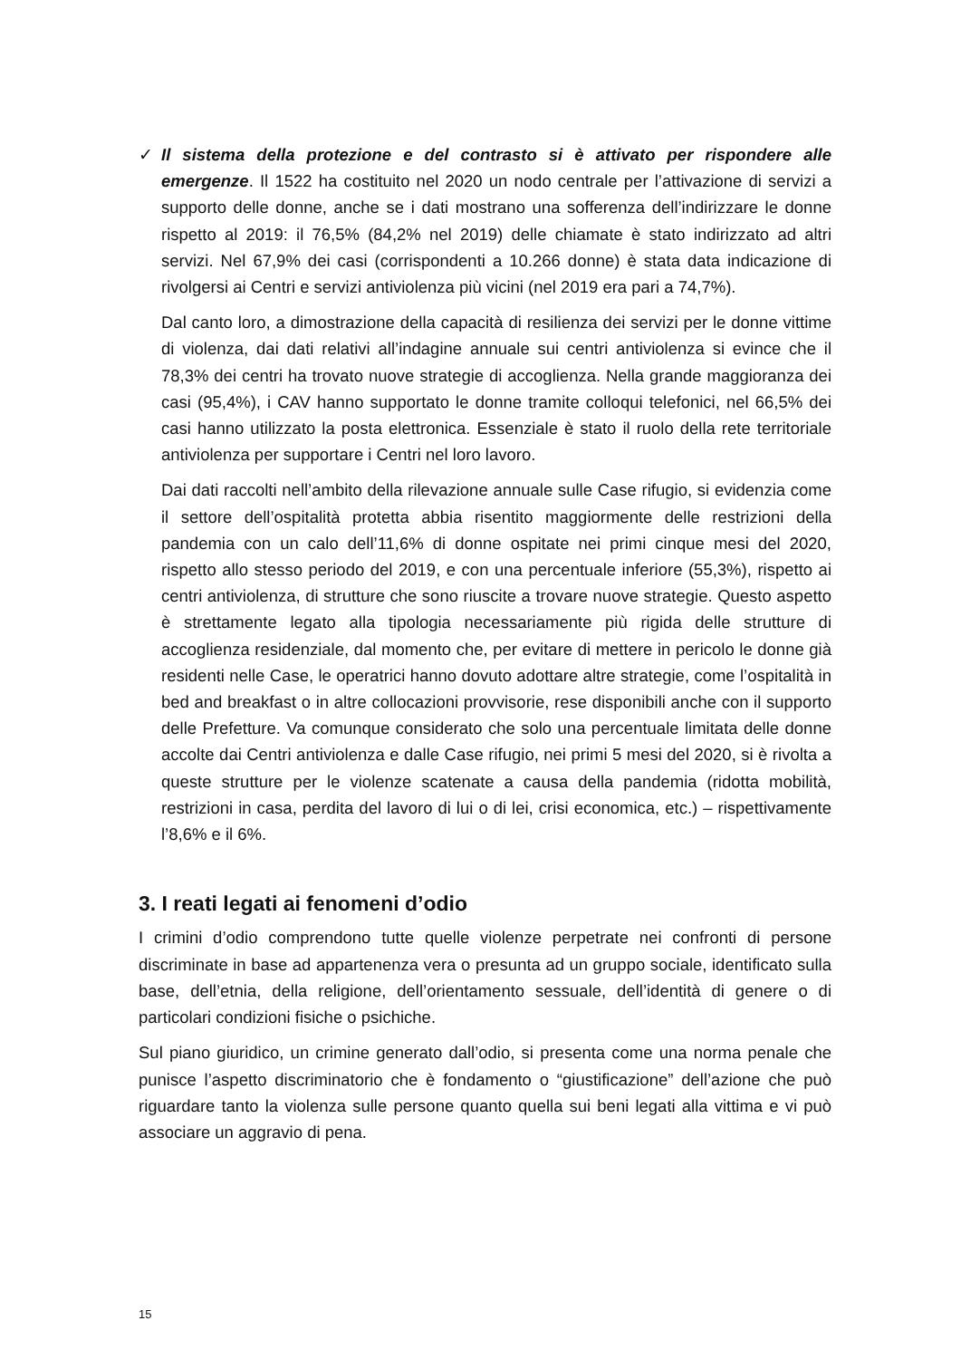✓ Il sistema della protezione e del contrasto si è attivato per rispondere alle emergenze. Il 1522 ha costituito nel 2020 un nodo centrale per l’attivazione di servizi a supporto delle donne, anche se i dati mostrano una sofferenza dell’indirizzare le donne rispetto al 2019: il 76,5% (84,2% nel 2019) delle chiamate è stato indirizzato ad altri servizi. Nel 67,9% dei casi (corrispondenti a 10.266 donne) è stata data indicazione di rivolgersi ai Centri e servizi antiviolenza più vicini (nel 2019 era pari a 74,7%).
Dal canto loro, a dimostrazione della capacità di resilienza dei servizi per le donne vittime di violenza, dai dati relativi all’indagine annuale sui centri antiviolenza si evince che il 78,3% dei centri ha trovato nuove strategie di accoglienza. Nella grande maggioranza dei casi (95,4%), i CAV hanno supportato le donne tramite colloqui telefonici, nel 66,5% dei casi hanno utilizzato la posta elettronica. Essenziale è stato il ruolo della rete territoriale antiviolenza per supportare i Centri nel loro lavoro.
Dai dati raccolti nell’ambito della rilevazione annuale sulle Case rifugio, si evidenzia come il settore dell’ospitalità protetta abbia risentito maggiormente delle restrizioni della pandemia con un calo dell’11,6% di donne ospitate nei primi cinque mesi del 2020, rispetto allo stesso periodo del 2019, e con una percentuale inferiore (55,3%), rispetto ai centri antiviolenza, di strutture che sono riuscite a trovare nuove strategie. Questo aspetto è strettamente legato alla tipologia necessariamente più rigida delle strutture di accoglienza residenziale, dal momento che, per evitare di mettere in pericolo le donne già residenti nelle Case, le operatrici hanno dovuto adottare altre strategie, come l’ospitalità in bed and breakfast o in altre collocazioni provvisorie, rese disponibili anche con il supporto delle Prefetture. Va comunque considerato che solo una percentuale limitata delle donne accolte dai Centri antiviolenza e dalle Case rifugio, nei primi 5 mesi del 2020, si è rivolta a queste strutture per le violenze scatenate a causa della pandemia (ridotta mobilità, restrizioni in casa, perdita del lavoro di lui o di lei, crisi economica, etc.) – rispettivamente l’8,6% e il 6%.
3. I reati legati ai fenomeni d’odio
I crimini d’odio comprendono tutte quelle violenze perpetrate nei confronti di persone discriminate in base ad appartenenza vera o presunta ad un gruppo sociale, identificato sulla base, dell’etnia, della religione, dell’orientamento sessuale, dell’identità di genere o di particolari condizioni fisiche o psichiche.
Sul piano giuridico, un crimine generato dall’odio, si presenta come una norma penale che punisce l’aspetto discriminatorio che è fondamento o “giustificazione” dell’azione che può riguardare tanto la violenza sulle persone quanto quella sui beni legati alla vittima e vi può associare un aggravio di pena.
15